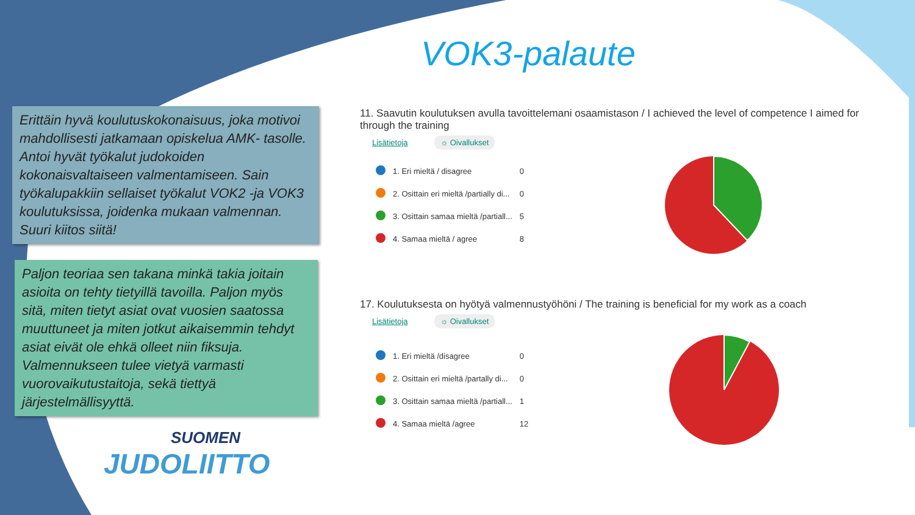VOK3-palaute
Erittäin hyvä koulutuskokonaisuus, joka motivoi mahdollisesti jatkamaan opiskelua AMK- tasolle. Antoi hyvät työkalut judokoiden kokonaisvaltaiseen valmentamiseen. Sain työkalupakkiin sellaiset työkalut VOK2 -ja VOK3 koulutuksissa, joidenka mukaan valmennan. Suuri kiitos siitä!
Paljon teoriaa sen takana minkä takia joitain asioita on tehty tietyillä tavoilla. Paljon myös sitä, miten tietyt asiat ovat vuosien saatossa muuttuneet ja miten jotkut aikaisemmin tehdyt asiat eivät ole ehkä olleet niin fiksuja. Valmennukseen tulee vietyä varmasti vuorovaikutustaitoja, sekä tiettyä järjestelmällisyyttä.
SUOMEN
JUDOLIITTO
11. Saavutin koulutuksen avulla tavoittelemani osaamistason / I achieved the level of competence I aimed for through the training
Lisätietoja ☼ Oivallukset
| | 1. Eri mieltä / disagree | 0 |
| | 2. Osittain eri mieltä /partially di... | 0 |
| | 3. Osittain samaa mieltä /partiall... | 5 |
| | 4. Samaa mieltä / agree | 8 |
17. Koulutuksesta on hyötyä valmennustyöhöni / The training is beneficial for my work as a coach
Lisätietoja ☼ Oivallukset
| | 1. Eri mieltä /disagree | 0 |
| | 2. Osittain eri mieltä /partally di... | 0 |
| | 3. Osittain samaa mieltä /partiall... | 1 |
| | 4. Samaa mieltä /agree | 12 |